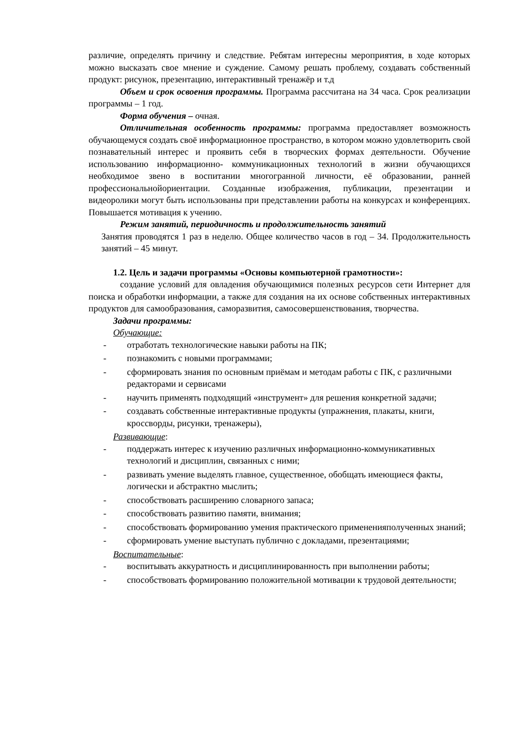различие, определять причину и следствие. Ребятам интересны мероприятия, в ходе которых можно высказать свое мнение и суждение. Самому решать проблему, создавать собственный продукт: рисунок, презентацию, интерактивный тренажёр и т.д
Объем и срок освоения программы. Программа рассчитана на 34 часа. Срок реализации программы – 1 год.
Форма обучения – очная.
Отличительная особенность программы: программа предоставляет возможность обучающемуся создать своё информационное пространство, в котором можно удовлетворить свой познавательный интерес и проявить себя в творческих формах деятельности. Обучение использованию информационно- коммуникационных технологий в жизни обучающихся необходимое звено в воспитании многогранной личности, её образовании, ранней профессиональнойориентации. Созданные изображения, публикации, презентации и видеоролики могут быть использованы при представлении работы на конкурсах и конференциях. Повышается мотивация к учению.
Режим занятий, периодичность и продолжительность занятий
Занятия проводятся 1 раз в неделю. Общее количество часов в год – 34. Продолжительность занятий – 45 минут.
1.2. Цель и задачи программы «Основы компьютерной грамотности»:
создание условий для овладения обучающимися полезных ресурсов сети Интернет для поиска и обработки информации, а также для создания на их основе собственных интерактивных продуктов для самообразования, саморазвития, самосовершенствования, творчества.
Задачи программы:
Обучающие:
- отработать технологические навыки работы на ПК;
- познакомить с новыми программами;
- сформировать знания по основным приёмам и методам работы с ПК, с различными редакторами и сервисами
- научить применять подходящий «инструмент» для решения конкретной задачи;
- создавать собственные интерактивные продукты (упражнения, плакаты, книги, кроссворды, рисунки, тренажеры),
Развивающие:
- поддержать интерес к изучению различных информационно-коммуникативных технологий и дисциплин, связанных с ними;
- развивать умение выделять главное, существенное, обобщать имеющиеся факты, логически и абстрактно мыслить;
- способствовать расширению словарного запаса;
- способствовать развитию памяти, внимания;
- способствовать формированию умения практического примененияполученных знаний;
- сформировать умение выступать публично с докладами, презентациями;
Воспитательные:
- воспитывать аккуратность и дисциплинированность при выполнении работы;
- способствовать формированию положительной мотивации к трудовой деятельности;